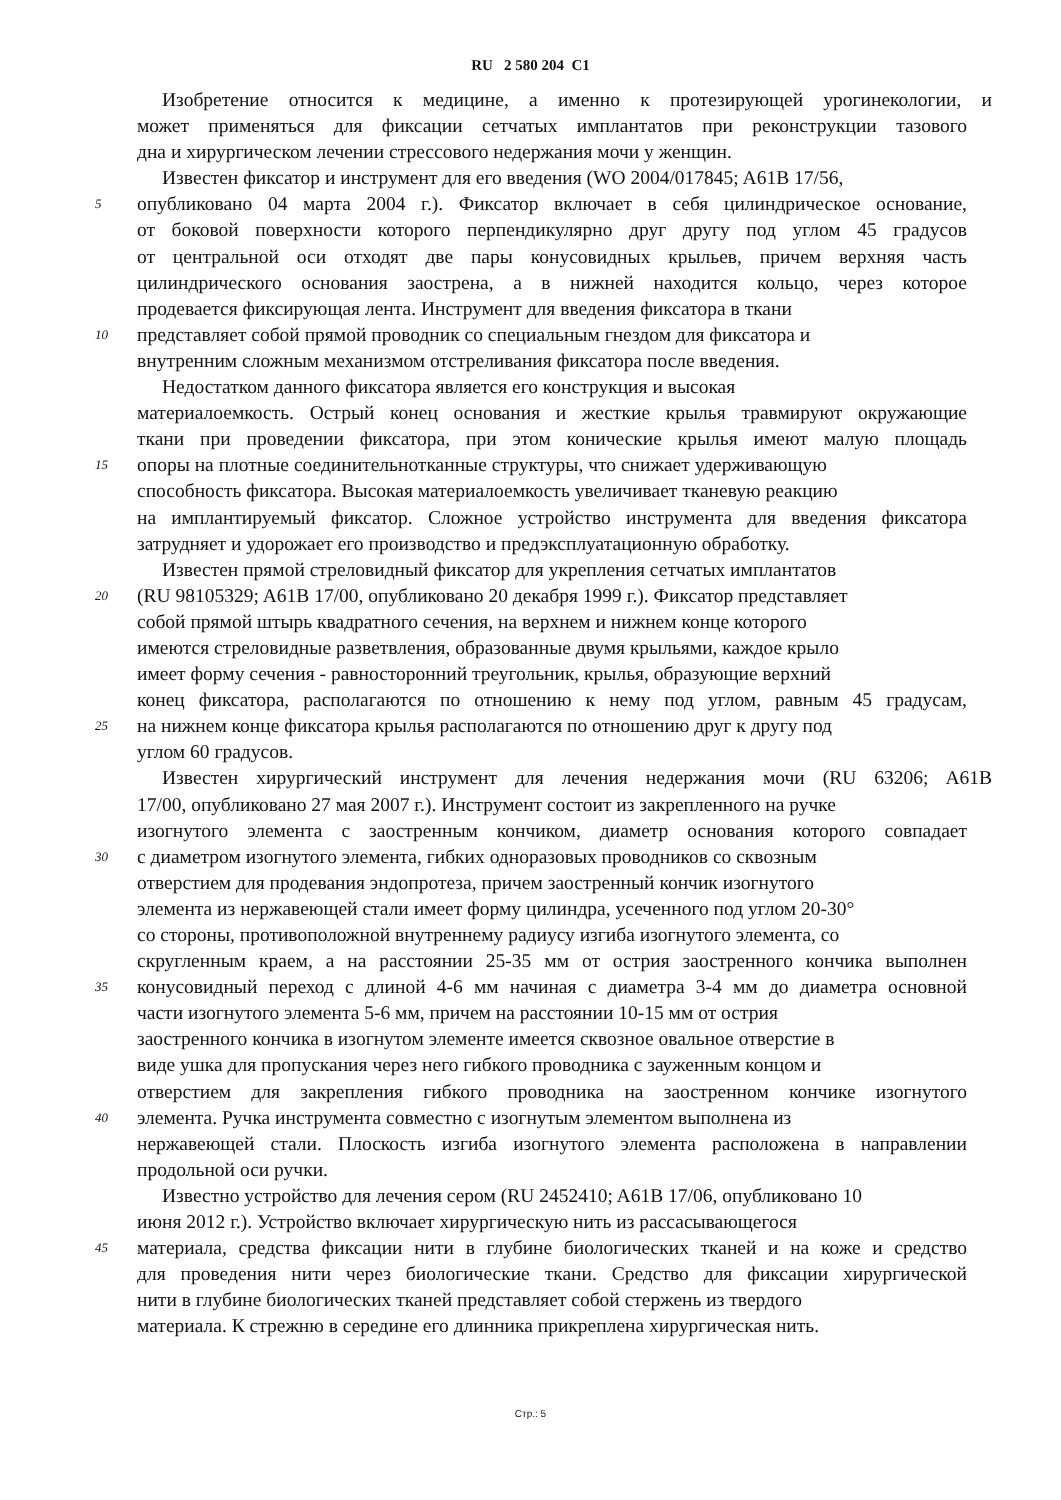RU 2 580 204 C1
Изобретение относится к медицине, а именно к протезирующей урогинекологии, и
может применяться для фиксации сетчатых имплантатов при реконструкции тазового
дна и хирургическом лечении стрессового недержания мочи у женщин.
Известен фиксатор и инструмент для его введения (WO 2004/017845; A61B 17/56,
5
опубликовано 04 марта 2004 г.). Фиксатор включает в себя цилиндрическое основание,
от боковой поверхности которого перпендикулярно друг другу под углом 45 градусов
от центральной оси отходят две пары конусовидных крыльев, причем верхняя часть
цилиндрического основания заострена, а в нижней находится кольцо, через которое
продевается фиксирующая лента. Инструмент для введения фиксатора в ткани
10
представляет собой прямой проводник со специальным гнездом для фиксатора и
внутренним сложным механизмом отстреливания фиксатора после введения.
Недостатком данного фиксатора является его конструкция и высокая
материалоемкость. Острый конец основания и жесткие крылья травмируют окружающие
ткани при проведении фиксатора, при этом конические крылья имеют малую площадь
15
опоры на плотные соединительнотканные структуры, что снижает удерживающую
способность фиксатора. Высокая материалоемкость увеличивает тканевую реакцию
на имплантируемый фиксатор. Сложное устройство инструмента для введения фиксатора
затрудняет и удорожает его производство и предэксплуатационную обработку.
Известен прямой стреловидный фиксатор для укрепления сетчатых имплантатов
20
(RU 98105329; A61B 17/00, опубликовано 20 декабря 1999 г.). Фиксатор представляет
собой прямой штырь квадратного сечения, на верхнем и нижнем конце которого
имеются стреловидные разветвления, образованные двумя крыльями, каждое крыло
имеет форму сечения - равносторонний треугольник, крылья, образующие верхний
конец фиксатора, располагаются по отношению к нему под углом, равным 45 градусам,
25
на нижнем конце фиксатора крылья располагаются по отношению друг к другу под
углом 60 градусов.
Известен хирургический инструмент для лечения недержания мочи (RU 63206; A61B
17/00, опубликовано 27 мая 2007 г.). Инструмент состоит из закрепленного на ручке
изогнутого элемента с заостренным кончиком, диаметр основания которого совпадает
30
с диаметром изогнутого элемента, гибких одноразовых проводников со сквозным
отверстием для продевания эндопротеза, причем заостренный кончик изогнутого
элемента из нержавеющей стали имеет форму цилиндра, усеченного под углом 20-30°
со стороны, противоположной внутреннему радиусу изгиба изогнутого элемента, со
скругленным краем, а на расстоянии 25-35 мм от острия заостренного кончика выполнен
35
конусовидный переход с длиной 4-6 мм начиная с диаметра 3-4 мм до диаметра основной
части изогнутого элемента 5-6 мм, причем на расстоянии 10-15 мм от острия
заостренного кончика в изогнутом элементе имеется сквозное овальное отверстие в
виде ушка для пропускания через него гибкого проводника с зауженным концом и
отверстием для закрепления гибкого проводника на заостренном кончике изогнутого
40
элемента. Ручка инструмента совместно с изогнутым элементом выполнена из
нержавеющей стали. Плоскость изгиба изогнутого элемента расположена в направлении
продольной оси ручки.
Известно устройство для лечения сером (RU 2452410; A61B 17/06, опубликовано 10
июня 2012 г.). Устройство включает хирургическую нить из рассасывающегося
45
материала, средства фиксации нити в глубине биологических тканей и на коже и средство
для проведения нити через биологические ткани. Средство для фиксации хирургической
нити в глубине биологических тканей представляет собой стержень из твердого
материала. К стрежню в середине его длинника прикреплена хирургическая нить.
Стр.: 5